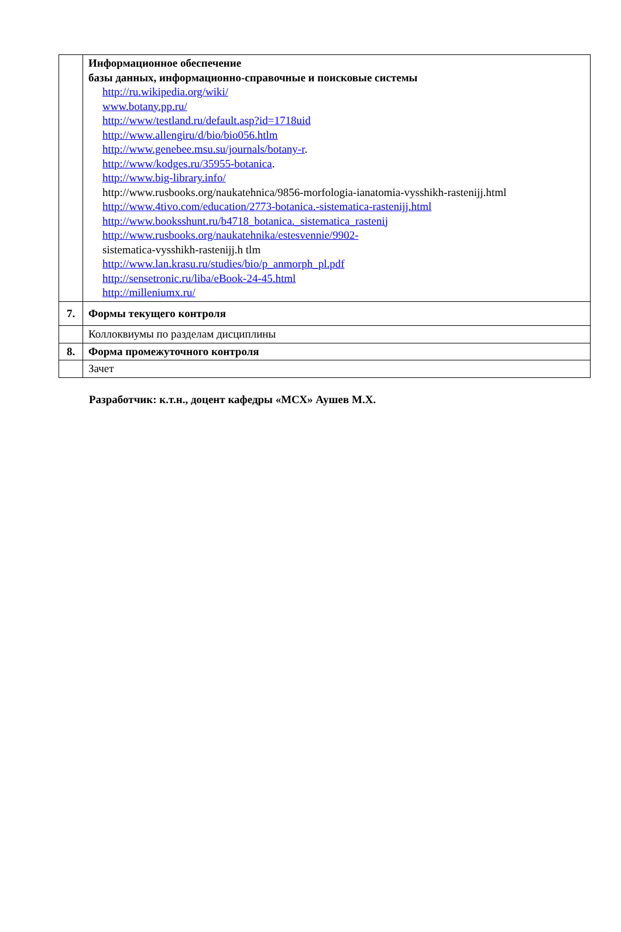| | Информационное обеспечение базы данных, информационно-справочные и поисковые системы http://ru.wikipedia.org/wiki/ www.botany.pp.ru/ http://www/testland.ru/default.asp?id=1718uid http://www.allengiru/d/bio/bio056.htlm http://www.genebee.msu.su/journals/botany-r . http://www/kodges.ru/35955-botanica . http://www.big-library.info/ http://www.rusbooks.org/naukatehnica/9856-morfologia-ianatomia-vysshikh-rastenijj.html http://www.4tivo.com/education/2773-botanica.-sistematica-rastenijj.html http://www.booksshunt.ru/b4718_botanica._sistematica_rastenij http://www.rusbooks.org/naukatehnika/estesvennie/9902- sistematica-vysshikh-rastenijj.h tlm http://www.lan.krasu.ru/studies/bio/p_anmorph_pl.pdf http://sensetronic.ru/liba/eBook-24-45.html http://milleniumx.ru/ |
| 7. | Формы текущего контроля |
| | Коллоквиумы по разделам дисциплины |
| 8. | Форма промежуточного контроля |
| | Зачет |
Разработчик: к.т.н., доцент кафедры «МСХ» Аушев М.Х.